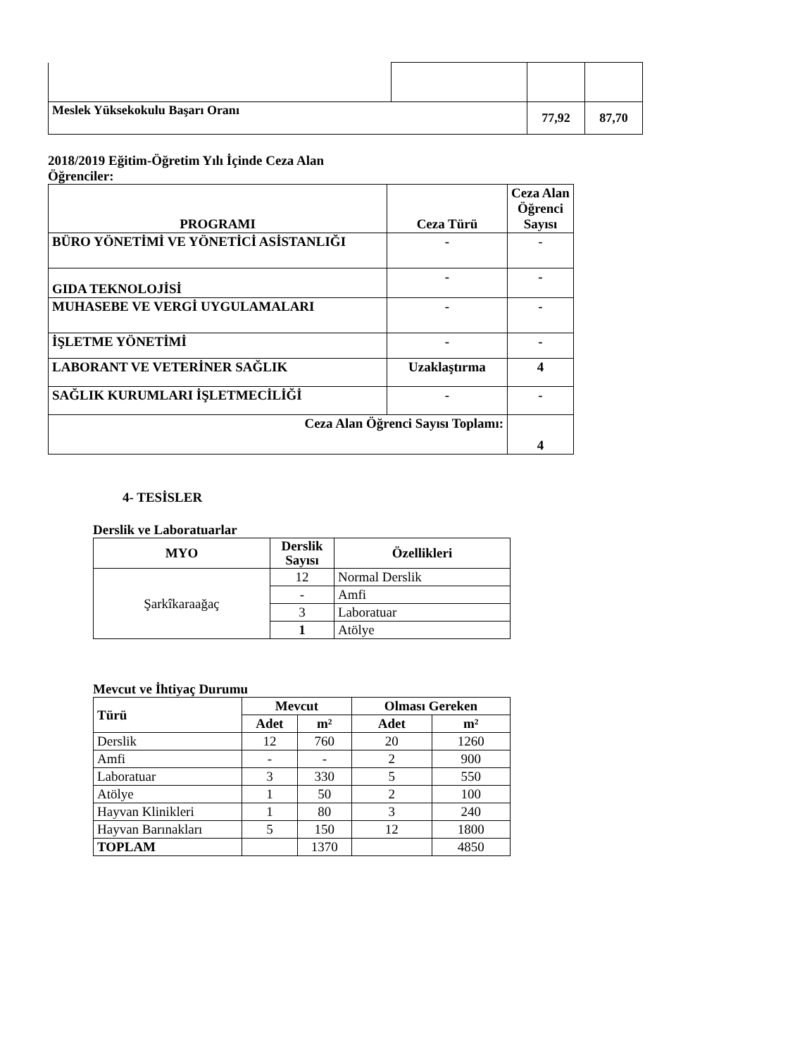| Meslek Yüksekokulu Başarı Oranı | | 77,92 | 87,70 |
2018/2019 Eğitim-Öğretim Yılı İçinde Ceza Alan Öğrenciler:
| PROGRAMI | Ceza Türü | Ceza Alan Öğrenci Sayısı |
| --- | --- | --- |
| BÜRO YÖNETİMİ VE YÖNETİCİ ASİSTANLIĞI | - | - |
| GIDA TEKNOLOJİSİ | - | - |
| MUHASEBE VE VERGİ UYGULAMALARI | - | - |
| İŞLETME YÖNETİMİ | - | - |
| LABORANT VE VETERİNER SAĞLIK | Uzaklaştırma | 4 |
| SAĞLIK KURUMLARI İŞLETMECİLİĞİ | - | - |
| Ceza Alan Öğrenci Sayısı Toplamı: | | 4 |
4- TESİSLER
Derslik ve Laboratuarlar
| MYO | Derslik Sayısı | Özellikleri |
| --- | --- | --- |
| Şarkîkaraağaç | 12 | Normal Derslik |
| | - | Amfi |
| | 3 | Laboratuar |
| | 1 | Atölye |
Mevcut ve İhtiyaç Durumu
| Türü | Mevcut | | Olması Gereken | |
| --- | --- | --- | --- | --- |
| | Adet | m² | Adet | m² |
| Derslik | 12 | 760 | 20 | 1260 |
| Amfi | - | - | 2 | 900 |
| Laboratuar | 3 | 330 | 5 | 550 |
| Atölye | 1 | 50 | 2 | 100 |
| Hayvan Klinikleri | 1 | 80 | 3 | 240 |
| Hayvan Barınakları | 5 | 150 | 12 | 1800 |
| TOPLAM | | 1370 | | 4850 |